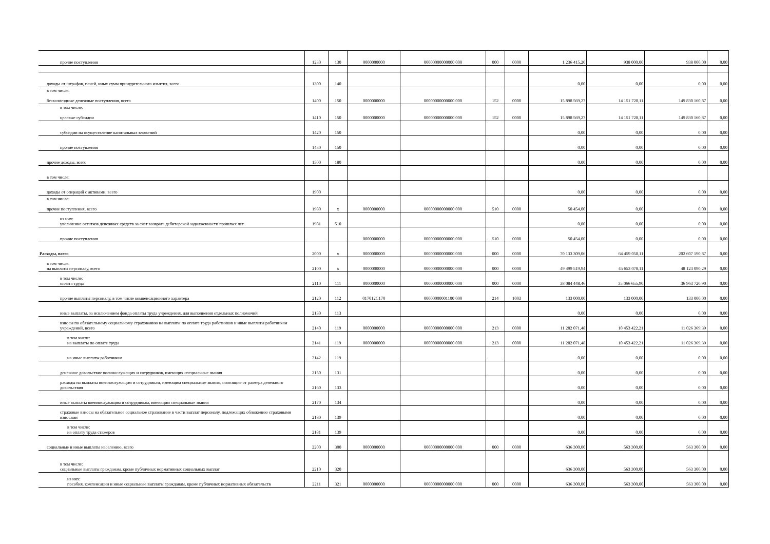| прочие поступления | 1230 | 130 | 0000000000 | 00000000000000 000 | 000 | 0000 | 1 236 415,20 | 938 000,00 | 938 000,00 | 0,00 |
| доходы от штрафов, пеней, иных сумм принудительного изъятия, всего | 1300 | 140 | | | | | 0,00 | 0,00 | 0,00 | 0,00 |
| в том числе: безвозмездные денежные поступления, всего | 1400 | 150 | 0000000000 | 00000000000000 000 | 152 | 0000 | 15 898 569,27 | 14 151 728,11 | 149 830 160,87 | 0,00 |
| в том числе: целевые субсидии | 1410 | 150 | 0000000000 | 00000000000000 000 | 152 | 0000 | 15 898 569,27 | 14 151 728,11 | 149 830 160,87 | 0,00 |
| субсидии на осуществление капитальных вложений | 1420 | 150 | | | | | 0,00 | 0,00 | 0,00 | 0,00 |
| прочие поступления | 1430 | 150 | | | | | 0,00 | 0,00 | 0,00 | 0,00 |
| прочие доходы, всего | 1500 | 180 | | | | | 0,00 | 0,00 | 0,00 | 0,00 |
| в том числе: | | | | | | | | | | |
| доходы от операций с активами, всего | 1900 | | | | | | 0,00 | 0,00 | 0,00 | 0,00 |
| в том числе: прочие поступления, всего | 1980 | x | 0000000000 | 00000000000000 000 | 510 | 0000 | 50 454,00 | 0,00 | 0,00 | 0,00 |
| из них: увеличение остатков денежных средств за счет возврата дебиторской задолженности прошлых лет | 1981 | 510 | | | | | 0,00 | 0,00 | 0,00 | 0,00 |
| прочие поступления | | | 0000000000 | 00000000000000 000 | 510 | 0000 | 50 454,00 | 0,00 | 0,00 | 0,00 |
| Расходы, всего | 2000 | x | 0000000000 | 00000000000000 000 | 000 | 0000 | 70 133 309,06 | 64 459 058,11 | 202 607 190,87 | 0,00 |
| в том числе: на выплаты персоналу, всего | 2100 | x | 0000000000 | 00000000000000 000 | 000 | 0000 | 49 499 519,94 | 45 653 078,11 | 48 123 090,29 | 0,00 |
| в том числе: оплата труда | 2110 | 111 | 0000000000 | 00000000000000 000 | 000 | 0000 | 38 084 448,46 | 35 066 655,90 | 36 963 720,90 | 0,00 |
| прочие выплаты персоналу, в том числе компенсационного характера | 2120 | 112 | 017012С170 | 00000000001100 000 | 214 | 1003 | 133 000,00 | 133 000,00 | 133 000,00 | 0,00 |
| иные выплаты, за исключением фонда оплаты труда учреждения, для выполнения отдельных полномочий | 2130 | 113 | | | | | 0,00 | 0,00 | 0,00 | 0,00 |
| взносы по обязательному социальному страхованию на выплаты по оплате труда работников и иные выплаты работникам учреждений, всего | 2140 | 119 | 0000000000 | 00000000000000 000 | 213 | 0000 | 11 282 071,48 | 10 453 422,21 | 11 026 369,39 | 0,00 |
| в том числе: на выплаты по оплате труда | 2141 | 119 | 0000000000 | 00000000000000 000 | 213 | 0000 | 11 282 071,48 | 10 453 422,21 | 11 026 369,39 | 0,00 |
| на иные выплаты работникам | 2142 | 119 | | | | | 0,00 | 0,00 | 0,00 | 0,00 |
| денежное довольствие военнослужащих и сотрудников, имеющих специальные звания | 2150 | 131 | | | | | 0,00 | 0,00 | 0,00 | 0,00 |
| расходы на выплаты военнослужащим и сотрудникам, имеющим специальные звания, зависящие от размера денежного довольствия | 2160 | 133 | | | | | 0,00 | 0,00 | 0,00 | 0,00 |
| иные выплаты военнослужащим и сотрудникам, имеющим специальные звания | 2170 | 134 | | | | | 0,00 | 0,00 | 0,00 | 0,00 |
| страховые взносы на обязательное социальное страхование в части выплат персоналу, подлежащих обложению страховыми взносами | 2180 | 139 | | | | | 0,00 | 0,00 | 0,00 | 0,00 |
| в том числе: на оплату труда стажеров | 2181 | 139 | | | | | 0,00 | 0,00 | 0,00 | 0,00 |
| социальные и иные выплаты населению, всего | 2200 | 300 | 0000000000 | 00000000000000 000 | 000 | 0000 | 636 300,00 | 563 300,00 | 563 300,00 | 0,00 |
| в том числе: социальные выплаты гражданам, кроме публичных нормативных социальных выплат | 2210 | 320 | | | | | 636 300,00 | 563 300,00 | 563 300,00 | 0,00 |
| из них: пособия, компенсации и иные социальные выплаты гражданам, кроме публичных нормативных обязательств | 2211 | 321 | 0000000000 | 00000000000000 000 | 000 | 0000 | 636 300,00 | 563 300,00 | 563 300,00 | 0,00 |